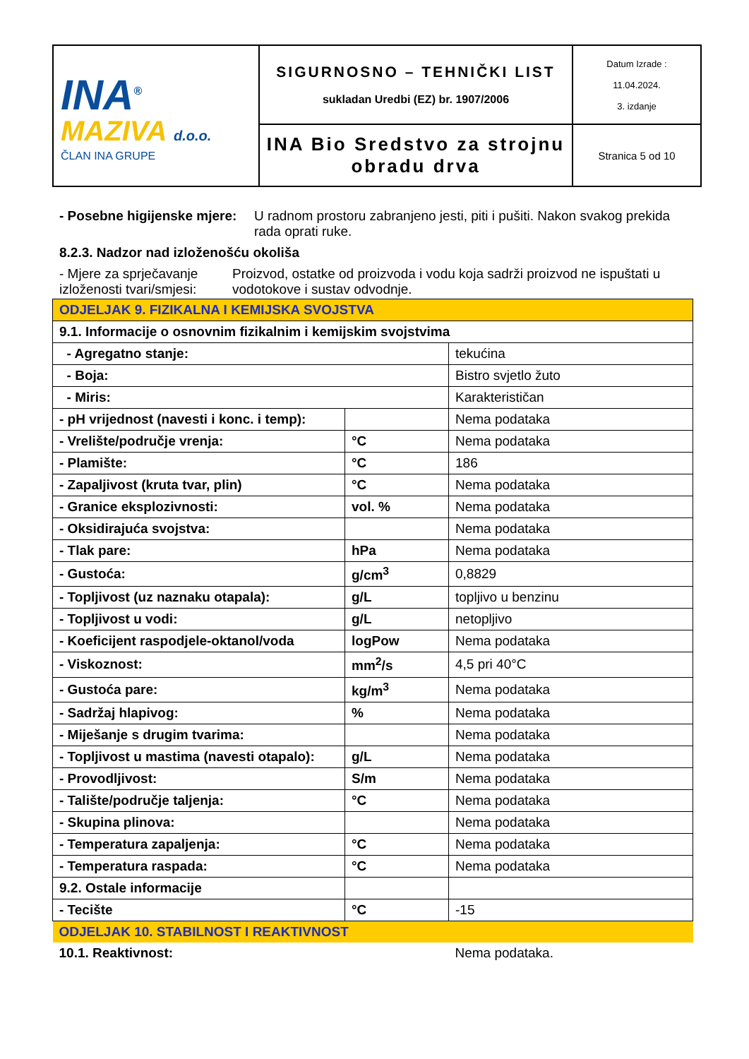| INA<sup>®</sup> MAZIVA d.o.o. ČLAN INA GRUPE | SIGURNOSNO – TEHNIČKI LIST sukladan Uredbi (EZ) br. 1907/2006 | Datum Izrade : 11.04.2024. 3. izdanje |
| | INA Bio Sredstvo za strojnu obradu drva | Stranica 5 od 10 |
- Posebne higijenske mjere: U radnom prostoru zabranjeno jesti, piti i pušiti. Nakon svakog prekida rada oprati ruke.
8.2.3. Nadzor nad izloženošću okoliša
- Mjere za sprječavanje izloženosti tvari/smjesi:
Proizvod, ostatke od proizvoda i vodu koja sadrži proizvod ne ispuštati u vodotokove i sustav odvodnje.
| ODJELJAK 9. FIZIKALNA I KEMIJSKA SVOJSTVA | | |
| 9.1. Informacije o osnovnim fizikalnim i kemijskim svojstvima | | |
| - Agregatno stanje: | | tekućina |
| - Boja: | | Bistro svjetlo žuto |
| - Miris: | | Karakterističan |
| - pH vrijednost (navesti i konc. i temp): | | Nema podataka |
| - Vrelište/područje vrenja: | °C | Nema podataka |
| - Plamište: | °C | 186 |
| - Zapaljivost (kruta tvar, plin) | °C | Nema podataka |
| - Granice eksplozivnosti: | vol. % | Nema podataka |
| - Oksidirajuća svojstva: | | Nema podataka |
| - Tlak pare: | hPa | Nema podataka |
| - Gustoća: | g/cm<sup>3</sup> | 0,8829 |
| - Topljivost (uz naznaku otapala): | g/L | topljivo u benzinu |
| - Topljivost u vodi: | g/L | netopljivo |
| - Koeficijent raspodjele-oktanol/voda | logPow | Nema podataka |
| - Viskoznost: | mm<sup>2</sup>/s | 4,5 pri 40°C |
| - Gustoća pare: | kg/m<sup>3</sup> | Nema podataka |
| - Sadržaj hlapivog: | % | Nema podataka |
| - Miješanje s drugim tvarima: | | Nema podataka |
| - Topljivost u mastima (navesti otapalo): | g/L | Nema podataka |
| - Provodljivost: | S/m | Nema podataka |
| - Talište/područje taljenja: | °C | Nema podataka |
| - Skupina plinova: | | Nema podataka |
| - Temperatura zapaljenja: | °C | Nema podataka |
| - Temperatura raspada: | °C | Nema podataka |
| 9.2. Ostale informacije | | |
| - Tecište | °C | -15 |
| ODJELJAK 10. STABILNOST I REAKTIVNOST | | |
| 10.1. Reaktivnost: | | Nema podataka. |